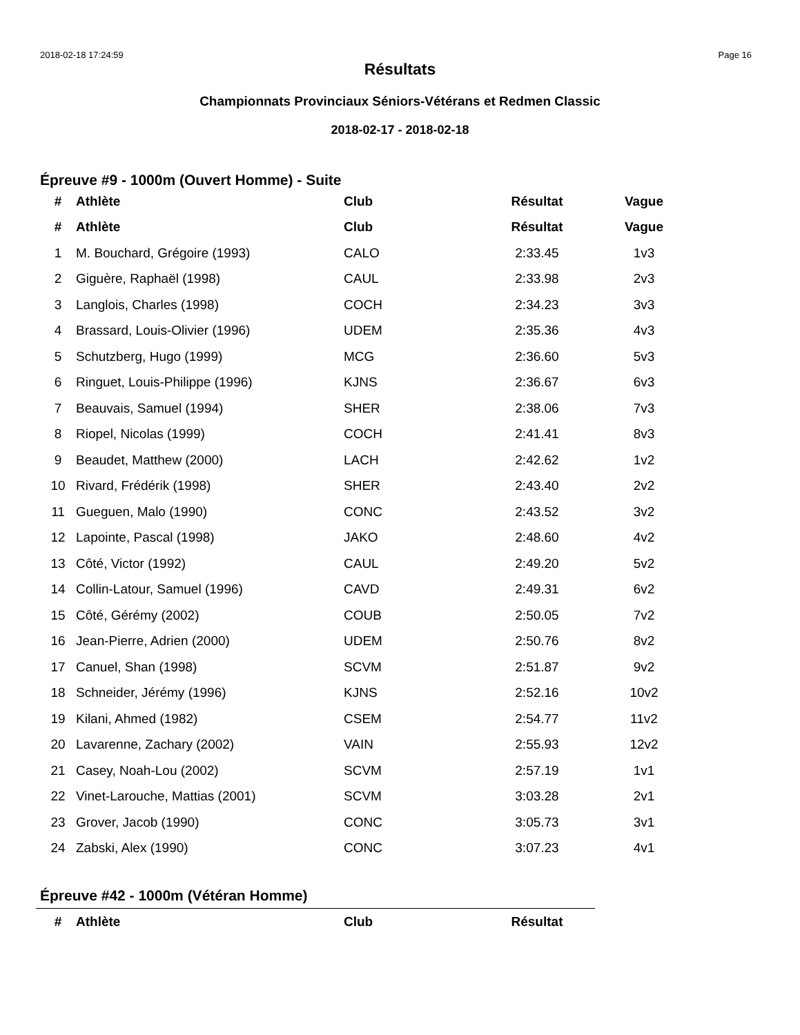2018-02-18 17:24:59 Page 16
Résultats
Championnats Provinciaux Séniors-Vétérans et Redmen Classic
2018-02-17 - 2018-02-18
Épreuve #9 - 1000m (Ouvert Homme) - Suite
| # | Athlète | Club | Résultat | Vague |
| --- | --- | --- | --- | --- |
| # | Athlète | Club | Résultat | Vague |
| 1 | M. Bouchard, Grégoire (1993) | CALO | 2:33.45 | 1v3 |
| 2 | Giguère, Raphaël (1998) | CAUL | 2:33.98 | 2v3 |
| 3 | Langlois, Charles (1998) | COCH | 2:34.23 | 3v3 |
| 4 | Brassard, Louis-Olivier (1996) | UDEM | 2:35.36 | 4v3 |
| 5 | Schutzberg, Hugo (1999) | MCG | 2:36.60 | 5v3 |
| 6 | Ringuet, Louis-Philippe (1996) | KJNS | 2:36.67 | 6v3 |
| 7 | Beauvais, Samuel (1994) | SHER | 2:38.06 | 7v3 |
| 8 | Riopel, Nicolas (1999) | COCH | 2:41.41 | 8v3 |
| 9 | Beaudet, Matthew (2000) | LACH | 2:42.62 | 1v2 |
| 10 | Rivard, Frédérik (1998) | SHER | 2:43.40 | 2v2 |
| 11 | Gueguen, Malo (1990) | CONC | 2:43.52 | 3v2 |
| 12 | Lapointe, Pascal (1998) | JAKO | 2:48.60 | 4v2 |
| 13 | Côté, Victor (1992) | CAUL | 2:49.20 | 5v2 |
| 14 | Collin-Latour, Samuel (1996) | CAVD | 2:49.31 | 6v2 |
| 15 | Côté, Gérémy (2002) | COUB | 2:50.05 | 7v2 |
| 16 | Jean-Pierre, Adrien (2000) | UDEM | 2:50.76 | 8v2 |
| 17 | Canuel, Shan (1998) | SCVM | 2:51.87 | 9v2 |
| 18 | Schneider, Jérémy (1996) | KJNS | 2:52.16 | 10v2 |
| 19 | Kilani, Ahmed (1982) | CSEM | 2:54.77 | 11v2 |
| 20 | Lavarenne, Zachary (2002) | VAIN | 2:55.93 | 12v2 |
| 21 | Casey, Noah-Lou (2002) | SCVM | 2:57.19 | 1v1 |
| 22 | Vinet-Larouche, Mattias (2001) | SCVM | 3:03.28 | 2v1 |
| 23 | Grover, Jacob (1990) | CONC | 3:05.73 | 3v1 |
| 24 | Zabski, Alex (1990) | CONC | 3:07.23 | 4v1 |
Épreuve #42 - 1000m (Vétéran Homme)
| # | Athlète | Club | Résultat |
| --- | --- | --- | --- |